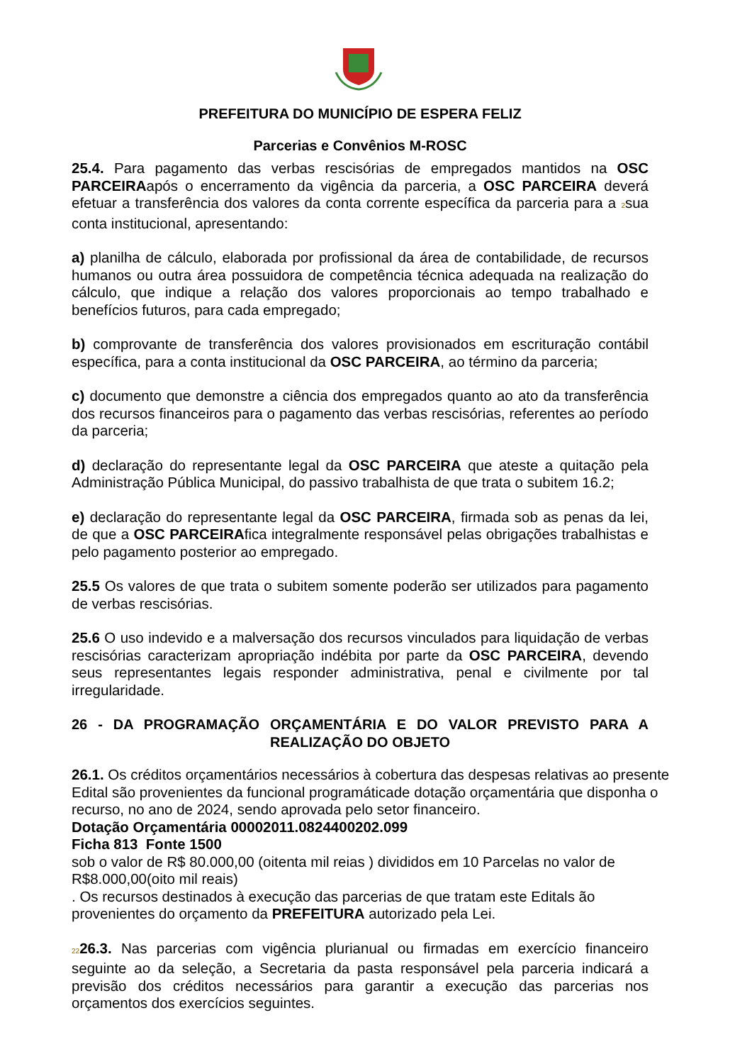PREFEITURA DO MUNICÍPIO DE ESPERA FELIZ
Parcerias e Convênios M-ROSC
25.4. Para pagamento das verbas rescisórias de empregados mantidos na OSC PARCEIRAapós o encerramento da vigência da parceria, a OSC PARCEIRA deverá efetuar a transferência dos valores da conta corrente específica da parceria para a 2sua conta institucional, apresentando:
a) planilha de cálculo, elaborada por profissional da área de contabilidade, de recursos humanos ou outra área possuidora de competência técnica adequada na realização do cálculo, que indique a relação dos valores proporcionais ao tempo trabalhado e benefícios futuros, para cada empregado;
b) comprovante de transferência dos valores provisionados em escrituração contábil específica, para a conta institucional da OSC PARCEIRA, ao término da parceria;
c) documento que demonstre a ciência dos empregados quanto ao ato da transferência dos recursos financeiros para o pagamento das verbas rescisórias, referentes ao período da parceria;
d) declaração do representante legal da OSC PARCEIRA que ateste a quitação pela Administração Pública Municipal, do passivo trabalhista de que trata o subitem 16.2;
e) declaração do representante legal da OSC PARCEIRA, firmada sob as penas da lei, de que a OSC PARCEIRAfica integralmente responsável pelas obrigações trabalhistas e pelo pagamento posterior ao empregado.
25.5 Os valores de que trata o subitem somente poderão ser utilizados para pagamento de verbas rescisórias.
25.6 O uso indevido e a malversação dos recursos vinculados para liquidação de verbas rescisórias caracterizam apropriação indébita por parte da OSC PARCEIRA, devendo seus representantes legais responder administrativa, penal e civilmente por tal irregularidade.
26 - DA PROGRAMAÇÃO ORÇAMENTÁRIA E DO VALOR PREVISTO PARA A REALIZAÇÃO DO OBJETO
26.1. Os créditos orçamentários necessários à cobertura das despesas relativas ao presente Edital são provenientes da funcional programáticade dotação orçamentária que disponha o recurso, no ano de 2024, sendo aprovada pelo setor financeiro.
Dotação Orçamentária 00002011.0824400202.099
Ficha 813 Fonte 1500
sob o valor de R$ 80.000,00 (oitenta mil reias ) divididos em 10 Parcelas no valor de R$8.000,00(oito mil reais)
. Os recursos destinados à execução das parcerias de que tratam este Editals ão provenientes do orçamento da PREFEITURA autorizado pela Lei.
2226.3. Nas parcerias com vigência plurianual ou firmadas em exercício financeiro seguinte ao da seleção, a Secretaria da pasta responsável pela parceria indicará a previsão dos créditos necessários para garantir a execução das parcerias nos orçamentos dos exercícios seguintes.